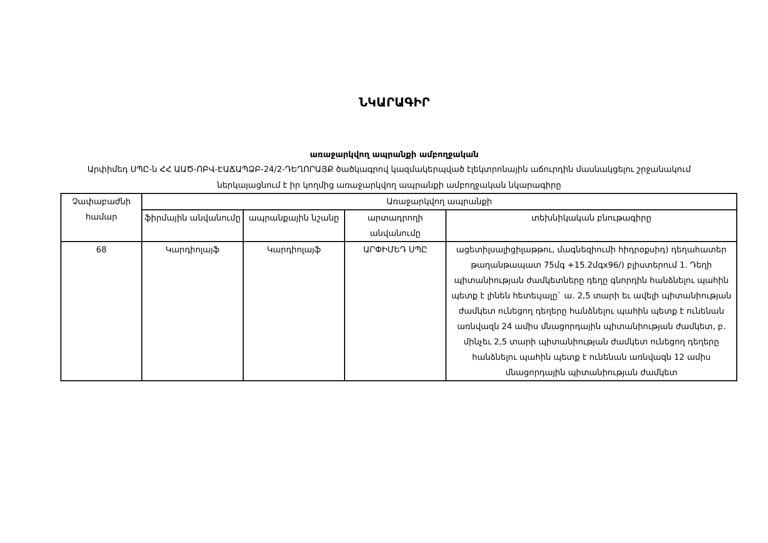ՆԿԱՐԱԳԻՐ
առաջարկվող ապրանքի ամբողջական
Արփիմեդ ՍՊԸ-ն ՀՀ ԱԱԾ-ՈԲՎ-ԷԱՃԱՊՁԲ-24/2-ԴԵՂՈՐԱՅՔ ծածկագրով կազմակերպված էլեկտրոնային աճուրդին մասնակցելու շրջանակում ներկայացնում է իր կողմից առաջարկվող ապրանքի ամբողջական նկարագիրը
| Չափաբաժնի համար | Առաջարկվող ապրանքի | | | |
| --- | --- | --- | --- | --- |
| | ֆիրմային անվանումը | ապրանքային նշանը | արտադրողի անվանումը | տեխնիկական բնութագիրը |
| 68 | Կարդիոլայֆ | Կարդիոլայֆ | ԱՐՓԻՄԵԴ ՍՊԸ | ացետիլսալիցիլաթթու, մագնեզիումի հիդրօքսիդ) դեղահատեր թաղանթապատ 75մգ +15.2մգx96/) բլիստերում 1. Դեղի պիտանիության ժամկետները դեղը գնորդին հանձնելու պահին պետք է լինեն հետեւյալը` ա. 2,5 տարի եւ ավելի պիտանիության ժամկետ ունեցող դեղերը հանձնելու պահին պետք է ունենան առնվազն 24 ամիս մնացորդային պիտանիության ժամկետ, բ. մինչեւ 2,5 տարի պիտանիության ժամկետ ունեցող դեղերը հանձնելու պահին պետք է ունենան առնվազն 12 ամիս մնացորդային պիտանիության ժամկետ |